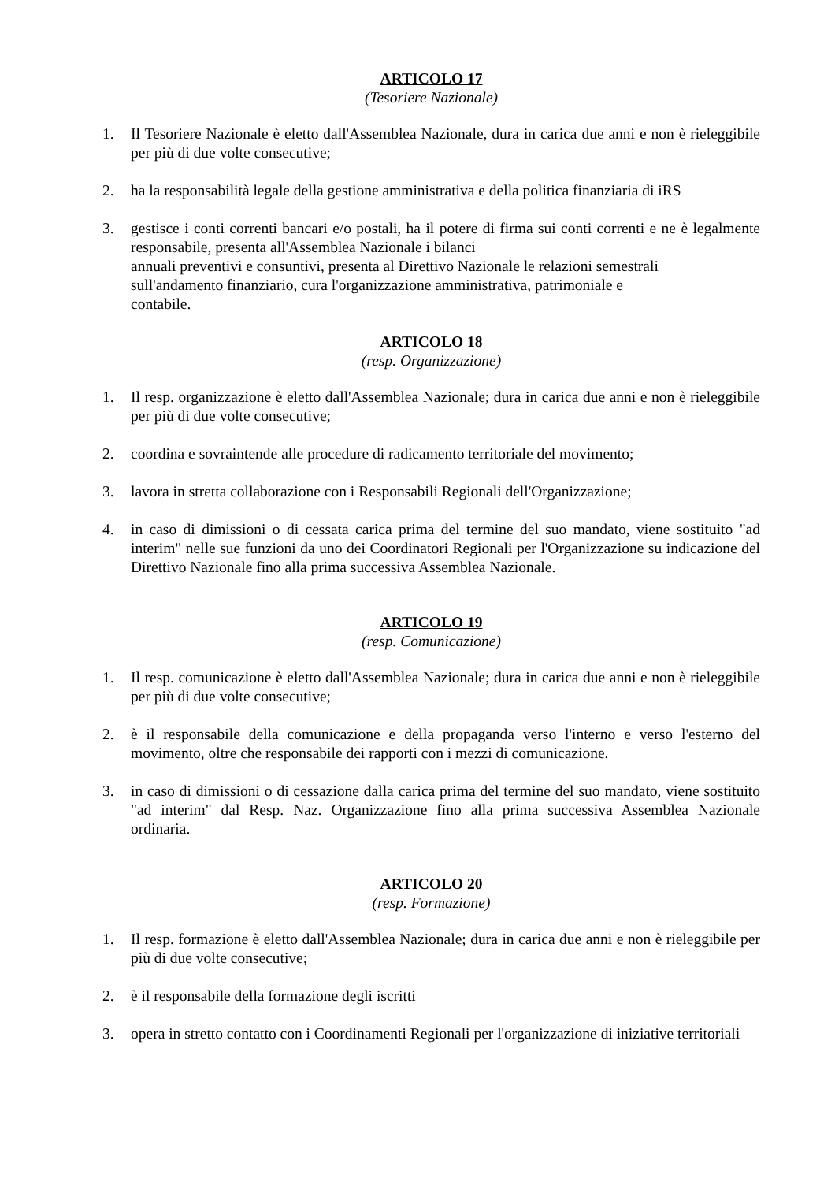ARTICOLO 17
(Tesoriere Nazionale)
1. Il Tesoriere Nazionale è eletto dall'Assemblea Nazionale, dura in carica due anni e non è rieleggibile per più di due volte consecutive;
2. ha la responsabilità legale della gestione amministrativa e della politica finanziaria di iRS
3. gestisce i conti correnti bancari e/o postali, ha il potere di firma sui conti correnti e ne è legalmente responsabile, presenta all'Assemblea Nazionale i bilanci
annuali preventivi e consuntivi, presenta al Direttivo Nazionale le relazioni semestrali
sull'andamento finanziario, cura l'organizzazione amministrativa, patrimoniale e
contabile.
ARTICOLO 18
(resp. Organizzazione)
1. Il resp. organizzazione è eletto dall'Assemblea Nazionale; dura in carica due anni e non è rieleggibile per più di due volte consecutive;
2. coordina e sovraintende alle procedure di radicamento territoriale del movimento;
3. lavora in stretta collaborazione con i Responsabili Regionali dell'Organizzazione;
4. in caso di dimissioni o di cessata carica prima del termine del suo mandato, viene sostituito "ad interim" nelle sue funzioni da uno dei Coordinatori Regionali per l'Organizzazione su indicazione del Direttivo Nazionale fino alla prima successiva Assemblea Nazionale.
ARTICOLO 19
(resp. Comunicazione)
1. Il resp. comunicazione è eletto dall'Assemblea Nazionale; dura in carica due anni e non è rieleggibile per più di due volte consecutive;
2. è il responsabile della comunicazione e della propaganda verso l'interno e verso l'esterno del movimento, oltre che responsabile dei rapporti con i mezzi di comunicazione.
3. in caso di dimissioni o di cessazione dalla carica prima del termine del suo mandato, viene sostituito "ad interim" dal Resp. Naz. Organizzazione fino alla prima successiva Assemblea Nazionale ordinaria.
ARTICOLO 20
(resp. Formazione)
1. Il resp. formazione è eletto dall'Assemblea Nazionale; dura in carica due anni e non è rieleggibile per più di due volte consecutive;
2. è il responsabile della formazione degli iscritti
3. opera in stretto contatto con i Coordinamenti Regionali per l'organizzazione di iniziative territoriali